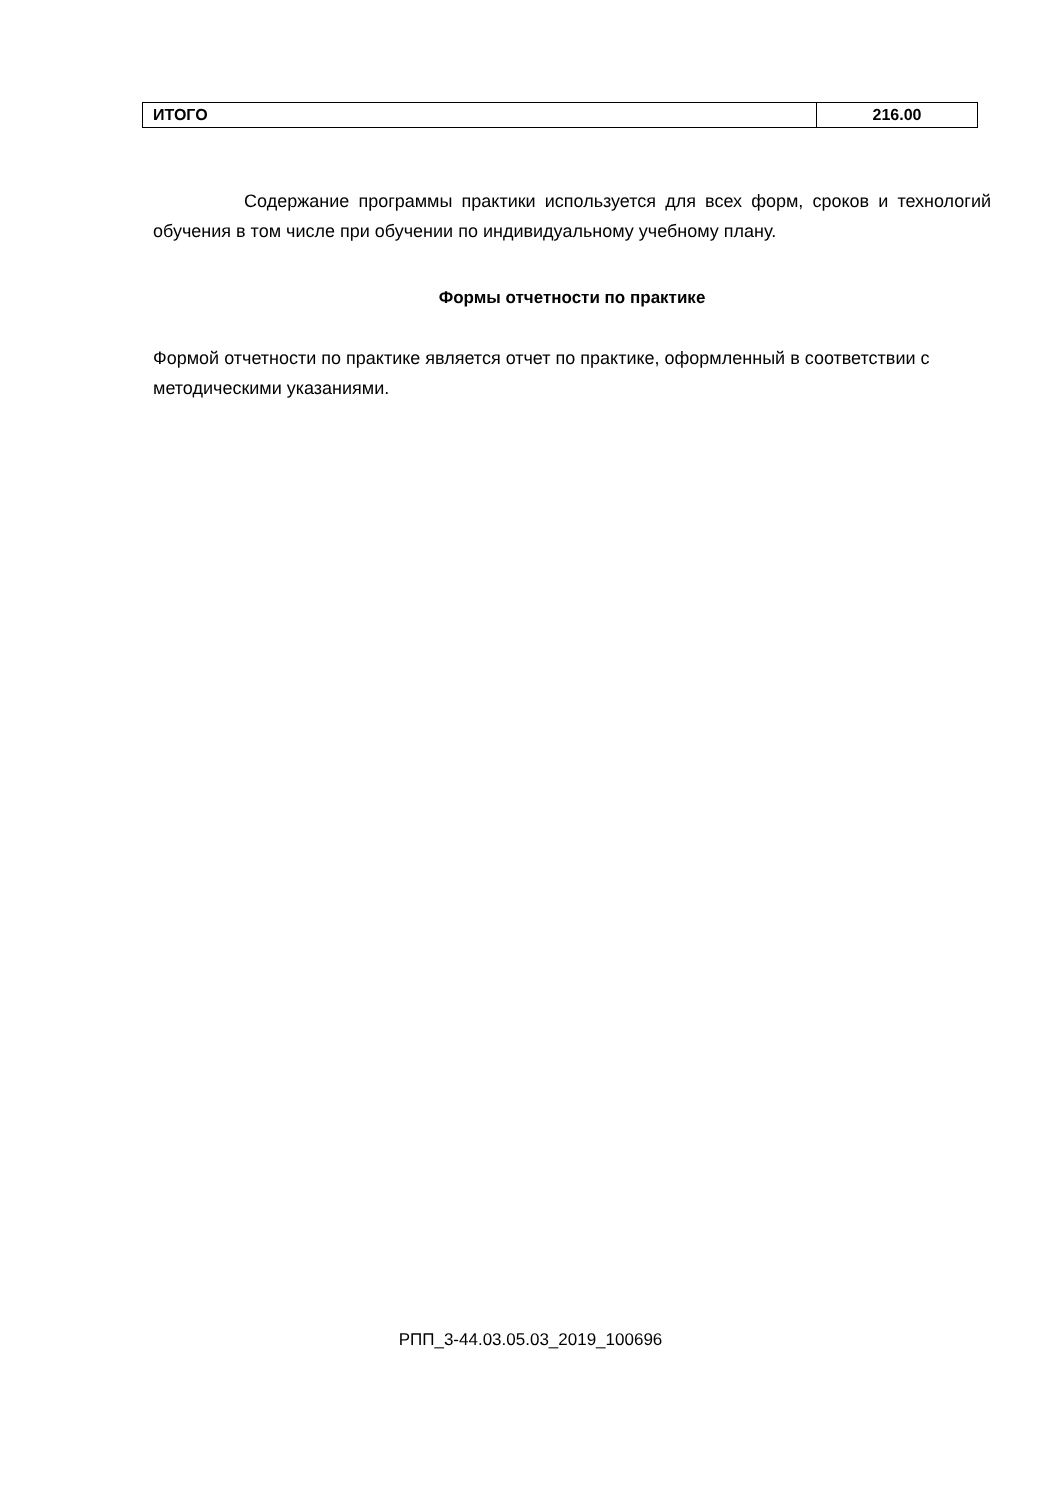| ИТОГО | 216.00 |
Содержание программы практики используется для всех форм, сроков и технологий обучения в том числе при обучении по индивидуальному учебному плану.
Формы отчетности по практике
Формой отчетности по практике является отчет по практике, оформленный в соответствии с методическими указаниями.
РПП_3-44.03.05.03_2019_100696